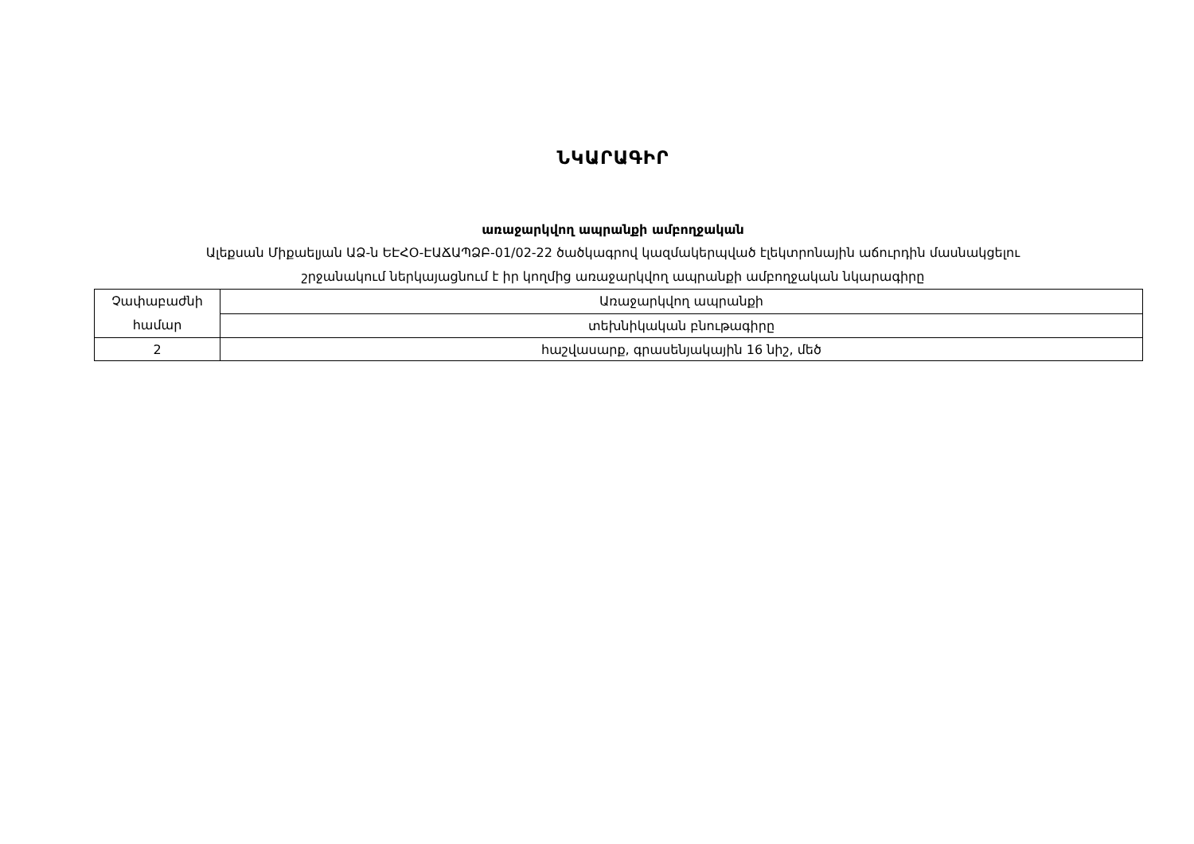ՆԿԱՐԱԳԻՐ
առաջարկվող ապրանքի ամբողջական
Ալեքսան Միքաելյան ԱՁ-ն ԵԷՀՕ-ԷԱՃԱՊՁԲ-01/02-22 ծածկագրով կազմակերպված էլեկտրոնային աճուրդին մասնակցելու
շրջանակում ներկայացնում է իր կողմից առաջարկվող ապրանքի ամբողջական նկարագիրը
| Չափաբաժնի համար | Առաջարկվող ապրանքի |
| | տեխնիկական բնութագիրը |
| 2 | հաշվասարք, գրասենյակային 16 նիշ, մեծ |